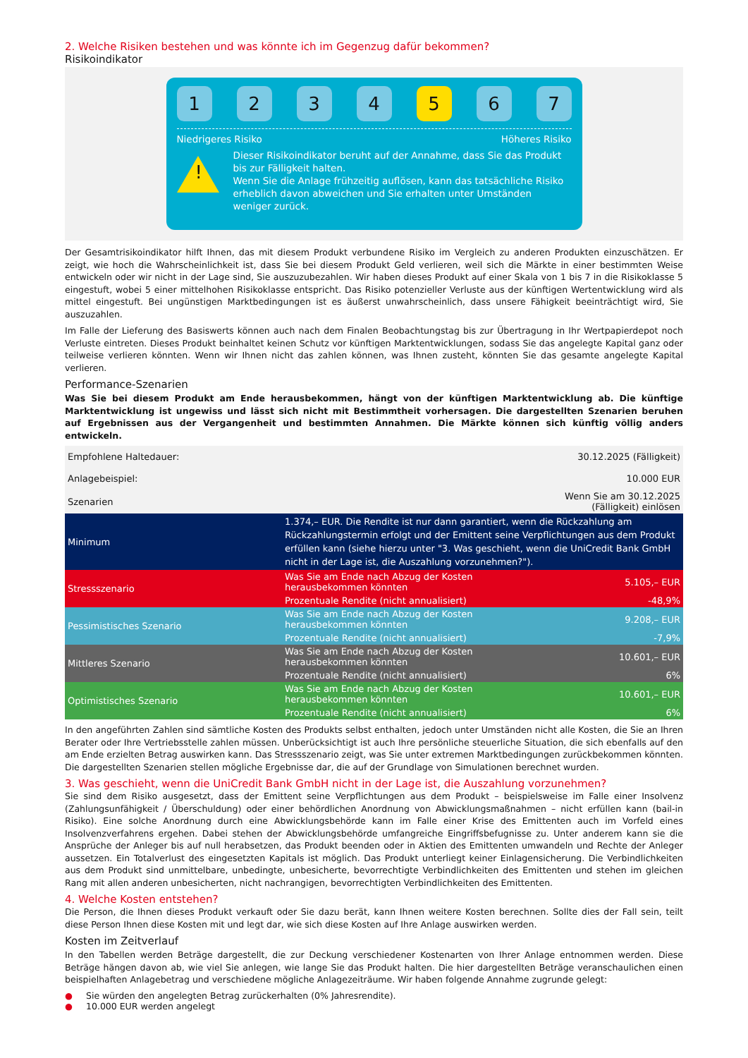2. Welche Risiken bestehen und was könnte ich im Gegenzug dafür bekommen?
Risikoindikator
1 2 3 4 5 6 7
Niedrigeres Risiko Höheres Risiko
!
Dieser Risikoindikator beruht auf der Annahme, dass Sie das Produkt bis zur Fälligkeit halten.
Wenn Sie die Anlage frühzeitig auflösen, kann das tatsächliche Risiko erheblich davon abweichen und Sie erhalten unter Umständen weniger zurück.
Der Gesamtrisikoindikator hilft Ihnen, das mit diesem Produkt verbundene Risiko im Vergleich zu anderen Produkten einzuschätzen. Er zeigt, wie hoch die Wahrscheinlichkeit ist, dass Sie bei diesem Produkt Geld verlieren, weil sich die Märkte in einer bestimmten Weise entwickeln oder wir nicht in der Lage sind, Sie auszuzubezahlen. Wir haben dieses Produkt auf einer Skala von 1 bis 7 in die Risikoklasse 5 eingestuft, wobei 5 einer mittelhohen Risikoklasse entspricht. Das Risiko potenzieller Verluste aus der künftigen Wertentwicklung wird als mittel eingestuft. Bei ungünstigen Marktbedingungen ist es äußerst unwahrscheinlich, dass unsere Fähigkeit beeinträchtigt wird, Sie auszuzahlen.
Im Falle der Lieferung des Basiswerts können auch nach dem Finalen Beobachtungstag bis zur Übertragung in Ihr Wertpapierdepot noch Verluste eintreten. Dieses Produkt beinhaltet keinen Schutz vor künftigen Marktentwicklungen, sodass Sie das angelegte Kapital ganz oder teilweise verlieren könnten. Wenn wir Ihnen nicht das zahlen können, was Ihnen zusteht, könnten Sie das gesamte angelegte Kapital verlieren.
Performance-Szenarien
Was Sie bei diesem Produkt am Ende herausbekommen, hängt von der künftigen Marktentwicklung ab. Die künftige Marktentwicklung ist ungewiss und lässt sich nicht mit Bestimmtheit vorhersagen. Die dargestellten Szenarien beruhen auf Ergebnissen aus der Vergangenheit und bestimmten Annahmen. Die Märkte können sich künftig völlig anders entwickeln.
| Empfohlene Haltedauer: | | 30.12.2025 (Fälligkeit) |
| Anlagebeispiel: | | 10.000 EUR |
| Szenarien | | Wenn Sie am 30.12.2025 (Fälligkeit) einlösen |
| Minimum | 1.374,– EUR. Die Rendite ist nur dann garantiert, wenn die Rückzahlung am Rückzahlungstermin erfolgt und der Emittent seine Verpflichtungen aus dem Produkt erfüllen kann (siehe hierzu unter "3. Was geschieht, wenn die UniCredit Bank GmbH nicht in der Lage ist, die Auszahlung vorzunehmen?"). | |
| Stressszenario | Was Sie am Ende nach Abzug der Kosten herausbekommen könnten | 5.105,– EUR |
| | Prozentuale Rendite (nicht annualisiert) | -48,9% |
| Pessimistisches Szenario | Was Sie am Ende nach Abzug der Kosten herausbekommen könnten | 9.208,– EUR |
| | Prozentuale Rendite (nicht annualisiert) | -7,9% |
| Mittleres Szenario | Was Sie am Ende nach Abzug der Kosten herausbekommen könnten | 10.601,– EUR |
| | Prozentuale Rendite (nicht annualisiert) | 6% |
| Optimistisches Szenario | Was Sie am Ende nach Abzug der Kosten herausbekommen könnten | 10.601,– EUR |
| | Prozentuale Rendite (nicht annualisiert) | 6% |
In den angeführten Zahlen sind sämtliche Kosten des Produkts selbst enthalten, jedoch unter Umständen nicht alle Kosten, die Sie an Ihren Berater oder Ihre Vertriebsstelle zahlen müssen. Unberücksichtigt ist auch Ihre persönliche steuerliche Situation, die sich ebenfalls auf den am Ende erzielten Betrag auswirken kann. Das Stressszenario zeigt, was Sie unter extremen Marktbedingungen zurückbekommen könnten. Die dargestellten Szenarien stellen mögliche Ergebnisse dar, die auf der Grundlage von Simulationen berechnet wurden.
3. Was geschieht, wenn die UniCredit Bank GmbH nicht in der Lage ist, die Auszahlung vorzunehmen?
Sie sind dem Risiko ausgesetzt, dass der Emittent seine Verpflichtungen aus dem Produkt – beispielsweise im Falle einer Insolvenz (Zahlungsunfähigkeit / Überschuldung) oder einer behördlichen Anordnung von Abwicklungsmaßnahmen – nicht erfüllen kann (bail-in Risiko). Eine solche Anordnung durch eine Abwicklungsbehörde kann im Falle einer Krise des Emittenten auch im Vorfeld eines Insolvenzverfahrens ergehen. Dabei stehen der Abwicklungsbehörde umfangreiche Eingriffsbefugnisse zu. Unter anderem kann sie die Ansprüche der Anleger bis auf null herabsetzen, das Produkt beenden oder in Aktien des Emittenten umwandeln und Rechte der Anleger aussetzen. Ein Totalverlust des eingesetzten Kapitals ist möglich. Das Produkt unterliegt keiner Einlagensicherung. Die Verbindlichkeiten aus dem Produkt sind unmittelbare, unbedingte, unbesicherte, bevorrechtigte Verbindlichkeiten des Emittenten und stehen im gleichen Rang mit allen anderen unbesicherten, nicht nachrangigen, bevorrechtigten Verbindlichkeiten des Emittenten.
4. Welche Kosten entstehen?
Die Person, die Ihnen dieses Produkt verkauft oder Sie dazu berät, kann Ihnen weitere Kosten berechnen. Sollte dies der Fall sein, teilt diese Person Ihnen diese Kosten mit und legt dar, wie sich diese Kosten auf Ihre Anlage auswirken werden.
Kosten im Zeitverlauf
In den Tabellen werden Beträge dargestellt, die zur Deckung verschiedener Kostenarten von Ihrer Anlage entnommen werden. Diese Beträge hängen davon ab, wie viel Sie anlegen, wie lange Sie das Produkt halten. Die hier dargestellten Beträge veranschaulichen einen beispielhaften Anlagebetrag und verschiedene mögliche Anlagezeiträume. Wir haben folgende Annahme zugrunde gelegt:
● Sie würden den angelegten Betrag zurückerhalten (0% Jahresrendite).
● 10.000 EUR werden angelegt